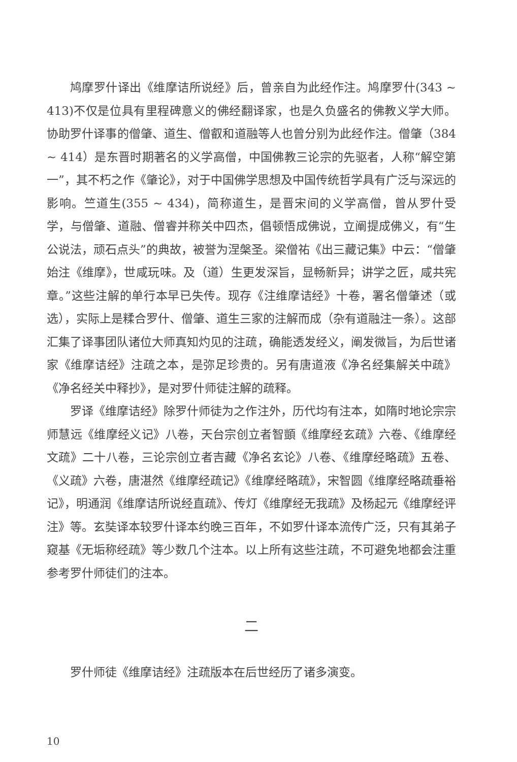鸠摩罗什译出《维摩诘所说经》后，曾亲自为此经作注。鸠摩罗什(343 ~ 413)不仅是位具有里程碑意义的佛经翻译家，也是久负盛名的佛教义学大师。协助罗什译事的僧肇、道生、僧叡和道融等人也曾分别为此经作注。僧肇（384 ~ 414）是东晋时期著名的义学高僧，中国佛教三论宗的先驱者，人称“解空第一”，其不朽之作《肇论》，对于中国佛学思想及中国传统哲学具有广泛与深远的影响。竺道生(355 ~ 434)，简称道生，是晋宋间的义学高僧，曾从罗什受学，与僧肇、道融、僧睿并称关中四杰，倡顿悟成佛说，立阐提成佛义，有“生公说法，顽石点头”的典故，被誉为涅槃圣。梁僧祐《出三藏记集》中云：“僧肇始注《维摩》，世咸玩味。及（道）生更发深旨，显畅新异；讲学之匠，咸共宪章。”这些注解的单行本早已失传。现存《注维摩诘经》十卷，署名僧肇述（或选），实际上是糅合罗什、僧肇、道生三家的注解而成（杂有道融注一条）。这部汇集了译事团队诸位大师真知灼见的注疏，确能透发经义，阐发微旨，为后世诸家《维摩诘经》注疏之本，是弥足珍贵的。另有唐道液《净名经集解关中疏》《净名经关中释抄》，是对罗什师徒注解的疏释。
罗译《维摩诘经》除罗什师徒为之作注外，历代均有注本，如隋时地论宗宗师慧远《维摩经义记》八卷，天台宗创立者智顗《维摩经玄疏》六卷、《维摩经文疏》二十八卷，三论宗创立者吉藏《净名玄论》八卷、《维摩经略疏》五卷、《义疏》六卷，唐湛然《维摩经疏记》《维摩经略疏》，宋智圆《维摩经略疏垂裕记》，明通润《维摩诘所说经直疏》、传灯《维摩经无我疏》及杨起元《维摩经评注》等。玄奘译本较罗什译本约晚三百年，不如罗什译本流传广泛，只有其弟子窥基《无垢称经疏》等少数几个注本。以上所有这些注疏，不可避免地都会注重参考罗什师徒们的注本。
二
罗什师徒《维摩诘经》注疏版本在后世经历了诸多演变。
10